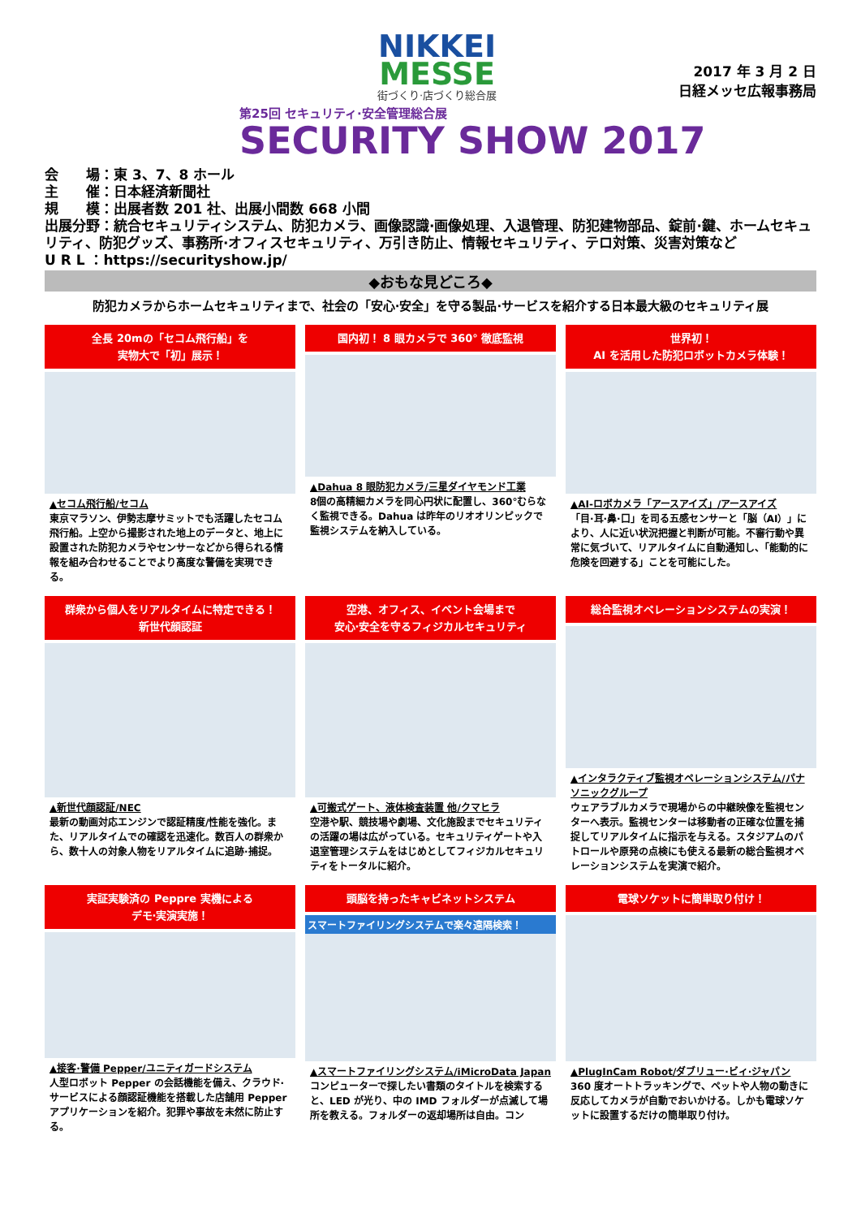NIKKEI
MESSE
街づくり·店づくり総合展
2017 年 3 月 2 日
日経メッセ広報事務局
第25回 セキュリティ·安全管理総合展
SECURITY SHOW 2017
会　　場：東 3、7、8 ホール
主　　催：日本経済新聞社
規　　模：出展者数 201 社、出展小間数 668 小間
出展分野：統合セキュリティシステム、防犯カメラ、画像認識·画像処理、入退管理、防犯建物部品、錠前·鍵、ホームセキュリティ、防犯グッズ、事務所·オフィスセキュリティ、万引き防止、情報セキュリティ、テロ対策、災害対策など
U R L ：https://securityshow.jp/
◆おもな見どころ◆
防犯カメラからホームセキュリティまで、社会の「安心·安全」を守る製品·サービスを紹介する日本最大級のセキュリティ展
全長 20mの「セコム飛行船」を
実物大で「初」展示！
▲セコム飛行船/セコム
東京マラソン、伊勢志摩サミットでも活躍したセコム飛行船。上空から撮影された地上のデータと、地上に設置された防犯カメラやセンサーなどから得られる情報を組み合わせることでより高度な警備を実現できる。
国内初！ 8 眼カメラで 360° 徹底監視
▲Dahua 8 眼防犯カメラ/三星ダイヤモンド工業
8個の高精細カメラを同心円状に配置し、360°むらなく監視できる。Dahua は昨年のリオオリンピックで監視システムを納入している。
世界初！
AI を活用した防犯ロボットカメラ体験！
▲AI-ロボカメラ「アースアイズ」/アースアイズ
「目·耳·鼻·口」を司る五感センサーと「脳（AI）」により、人に近い状況把握と判断が可能。不審行動や異常に気づいて、リアルタイムに自動通知し、「能動的に危険を回避する」ことを可能にした。
群衆から個人をリアルタイムに特定できる！
新世代顔認証
▲新世代顔認証/NEC
最新の動画対応エンジンで認証精度/性能を強化。また、リアルタイムでの確認を迅速化。数百人の群衆から、数十人の対象人物をリアルタイムに追跡·捕捉。
空港、オフィス、イベント会場まで
安心·安全を守るフィジカルセキュリティ
▲可搬式ゲート、液体検査装置 他/クマヒラ
空港や駅、競技場や劇場、文化施設までセキュリティの活躍の場は広がっている。セキュリティゲートや入退室管理システムをはじめとしてフィジカルセキュリティをトータルに紹介。
総合監視オペレーションシステムの実演！
▲インタラクティブ監視オペレーションシステム/パナソニックグループ
ウェアラブルカメラで現場からの中継映像を監視センターへ表示。監視センターは移動者の正確な位置を捕捉してリアルタイムに指示を与える。スタジアムのパトロールや原発の点検にも使える最新の総合監視オペレーションシステムを実演で紹介。
実証実験済の Peppre 実機による
デモ·実演実施！
▲接客·警備 Pepper/ユニティガードシステム
人型ロボット Pepper の会話機能を備え、クラウド·サービスによる顔認証機能を搭載した店舗用 Pepper アプリケーションを紹介。犯罪や事故を未然に防止する。
頭脳を持ったキャビネットシステム
スマートファイリングシステムで楽々遠隔検索！
▲スマートファイリングシステム/iMicroData Japan
コンピューターで探したい書類のタイトルを検索すると、LED が光り、中の IMD フォルダーが点滅して場所を教える。フォルダーの返却場所は自由。コン
電球ソケットに簡単取り付け！
▲PlugInCam Robot/ダブリュー·ビィ·ジャパン
360 度オートトラッキングで、ペットや人物の動きに反応してカメラが自動でおいかける。しかも電球ソケットに設置するだけの簡単取り付け。